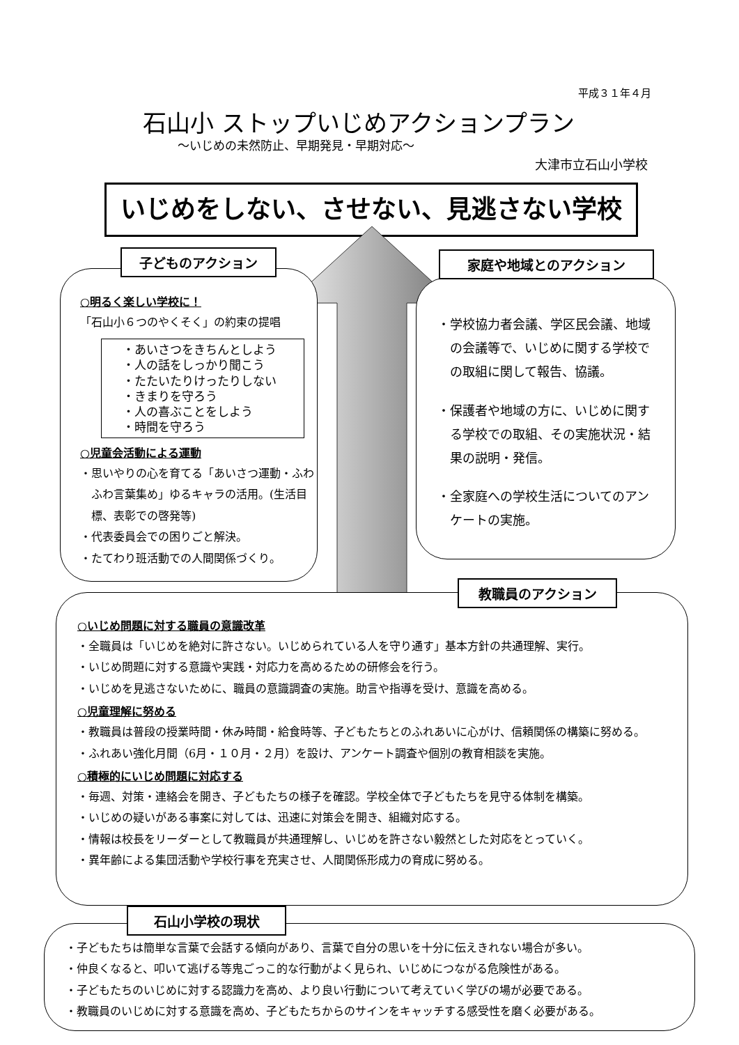平成３１年４月
石山小 ストップいじめアクションプラン
～いじめの未然防止、早期発見・早期対応～
大津市立石山小学校
いじめをしない、させない、見逃さない学校
○明るく楽しい学校に！
「石山小６つのやくそく」の約束の提唱
・あいさつをきちんとしよう
・人の話をしっかり聞こう
・たたいたりけったりしない
・きまりを守ろう
・人の喜ぶことをしよう
・時間を守ろう
○児童会活動による運動
・思いやりの心を育てる「あいさつ運動・ふわふわ言葉集め」ゆるキャラの活用。(生活目標、表彰での啓発等)
・代表委員会での困りごと解決。
・たてわり班活動での人間関係づくり。
子どものアクション
・学校協力者会議、学区民会議、地域の会議等で、いじめに関する学校での取組に関して報告、協議。
・保護者や地域の方に、いじめに関する学校での取組、その実施状況・結果の説明・発信。
・全家庭への学校生活についてのアンケートの実施。
家庭や地域とのアクション
○いじめ問題に対する職員の意識改革
・全職員は「いじめを絶対に許さない。いじめられている人を守り通す」基本方針の共通理解、実行。
・いじめ問題に対する意識や実践・対応力を高めるための研修会を行う。
・いじめを見逃さないために、職員の意識調査の実施。助言や指導を受け、意識を高める。
○児童理解に努める
・教職員は普段の授業時間・休み時間・給食時等、子どもたちとのふれあいに心がけ、信頼関係の構築に努める。
・ふれあい強化月間（6月・１０月・２月）を設け、アンケート調査や個別の教育相談を実施。
○積極的にいじめ問題に対応する
・毎週、対策・連絡会を開き、子どもたちの様子を確認。学校全体で子どもたちを見守る体制を構築。
・いじめの疑いがある事案に対しては、迅速に対策会を開き、組織対応する。
・情報は校長をリーダーとして教職員が共通理解し、いじめを許さない毅然とした対応をとっていく。
・異年齢による集団活動や学校行事を充実させ、人間関係形成力の育成に努める。
教職員のアクション
・子どもたちは簡単な言葉で会話する傾向があり、言葉で自分の思いを十分に伝えきれない場合が多い。
・仲良くなると、叩いて逃げる等鬼ごっこ的な行動がよく見られ、いじめにつながる危険性がある。
・子どもたちのいじめに対する認識力を高め、より良い行動について考えていく学びの場が必要である。
・教職員のいじめに対する意識を高め、子どもたちからのサインをキャッチする感受性を磨く必要がある。
石山小学校の現状